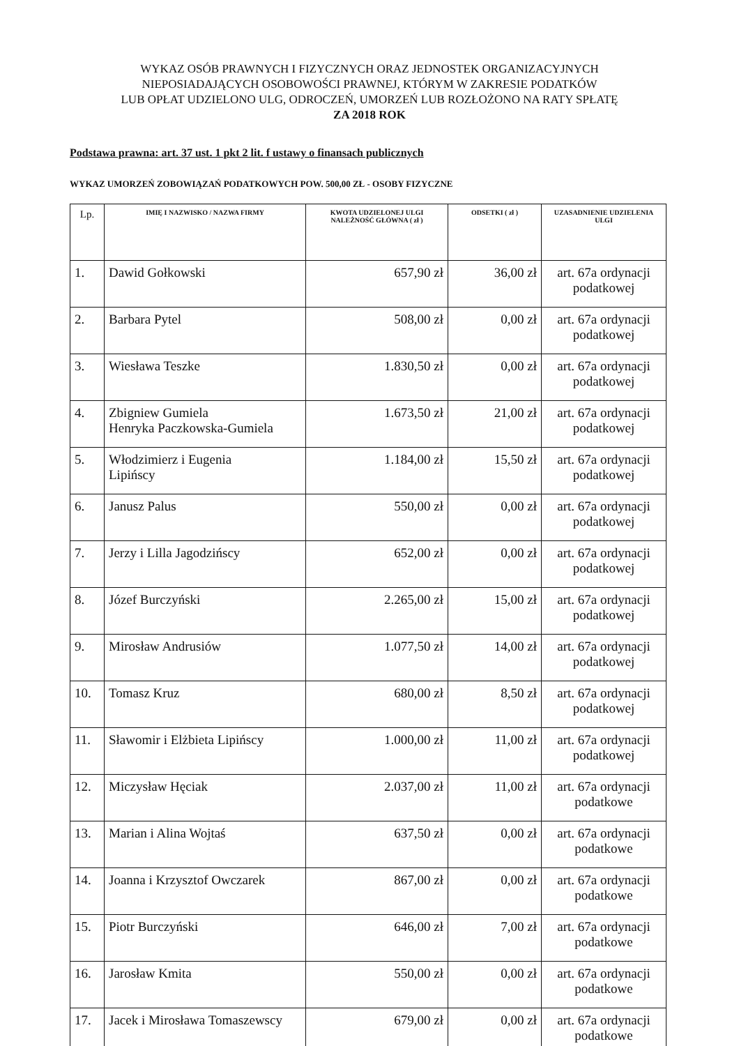WYKAZ OSÓB PRAWNYCH I FIZYCZNYCH ORAZ JEDNOSTEK ORGANIZACYJNYCH
NIEPOSIADAJĄCYCH OSOBOWOŚCI PRAWNEJ, KTÓRYM W ZAKRESIE PODATKÓW
LUB OPŁAT UDZIELONO ULG, ODROCZEŃ, UMORZEŃ LUB ROZŁOŻONO NA RATY SPŁATĘ
ZA 2018 ROK
Podstawa prawna: art. 37 ust. 1 pkt 2 lit. f ustawy o finansach publicznych
WYKAZ UMORZEŃ ZOBOWIĄZAŃ PODATKOWYCH POW. 500,00 ZŁ - OSOBY FIZYCZNE
| Lp. | IMIĘ I NAZWISKO / NAZWA FIRMY | KWOTA UDZIELONEJ ULGI NALEŻNOŚĆ GŁÓWNA ( zł ) | ODSETKI ( zł ) | UZASADNIENIE UDZIELENIA ULGI |
| --- | --- | --- | --- | --- |
| 1. | Dawid Gołkowski | 657,90 zł | 36,00 zł | art. 67a ordynacji podatkowej |
| 2. | Barbara Pytel | 508,00 zł | 0,00 zł | art. 67a ordynacji podatkowej |
| 3. | Wiesława Teszke | 1.830,50 zł | 0,00 zł | art. 67a ordynacji podatkowej |
| 4. | Zbigniew Gumiela Henryka Paczkowska-Gumiela | 1.673,50 zł | 21,00 zł | art. 67a ordynacji podatkowej |
| 5. | Włodzimierz i Eugenia Lipińscy | 1.184,00 zł | 15,50 zł | art. 67a ordynacji podatkowej |
| 6. | Janusz Palus | 550,00 zł | 0,00 zł | art. 67a ordynacji podatkowej |
| 7. | Jerzy i Lilla Jagodzińscy | 652,00 zł | 0,00 zł | art. 67a ordynacji podatkowej |
| 8. | Józef Burczyński | 2.265,00 zł | 15,00 zł | art. 67a ordynacji podatkowej |
| 9. | Mirosław Andrusiów | 1.077,50 zł | 14,00 zł | art. 67a ordynacji podatkowej |
| 10. | Tomasz Kruz | 680,00 zł | 8,50 zł | art. 67a ordynacji podatkowej |
| 11. | Sławomir i Elżbieta Lipińscy | 1.000,00 zł | 11,00 zł | art. 67a ordynacji podatkowej |
| 12. | Miczysław Hęciak | 2.037,00 zł | 11,00 zł | art. 67a ordynacji podatkowe |
| 13. | Marian i Alina Wojtaś | 637,50 zł | 0,00 zł | art. 67a ordynacji podatkowe |
| 14. | Joanna i Krzysztof Owczarek | 867,00 zł | 0,00 zł | art. 67a ordynacji podatkowe |
| 15. | Piotr Burczyński | 646,00 zł | 7,00 zł | art. 67a ordynacji podatkowe |
| 16. | Jarosław Kmita | 550,00 zł | 0,00 zł | art. 67a ordynacji podatkowe |
| 17. | Jacek i Mirosława Tomaszewscy | 679,00 zł | 0,00 zł | art. 67a ordynacji podatkowe |